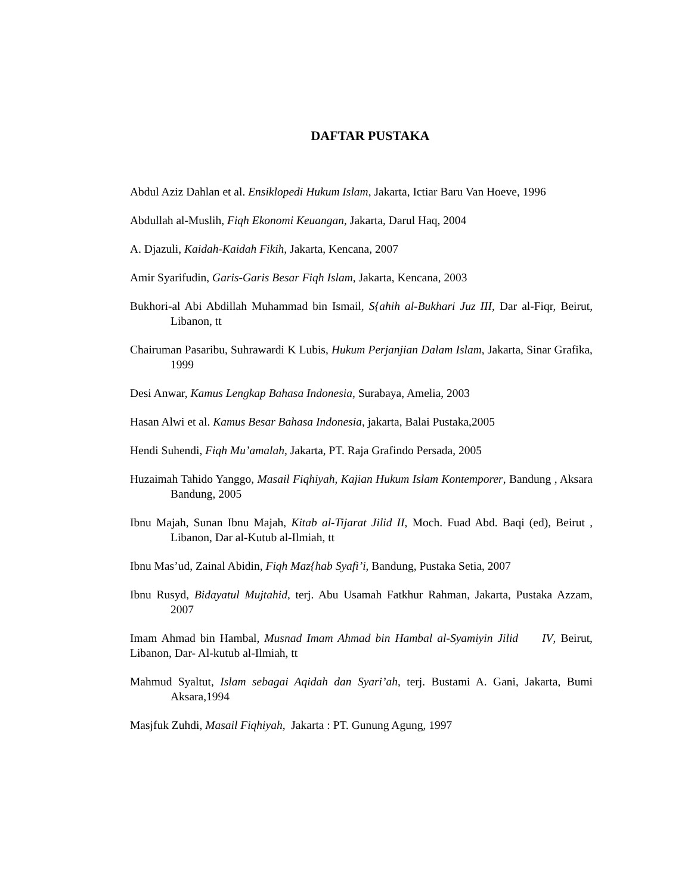DAFTAR PUSTAKA
Abdul Aziz Dahlan et al. Ensiklopedi Hukum Islam, Jakarta, Ictiar Baru Van Hoeve, 1996
Abdullah al-Muslih, Fiqh Ekonomi Keuangan, Jakarta, Darul Haq, 2004
A. Djazuli, Kaidah-Kaidah Fikih, Jakarta, Kencana, 2007
Amir Syarifudin, Garis-Garis Besar Fiqh Islam, Jakarta, Kencana, 2003
Bukhori-al Abi Abdillah Muhammad bin Ismail, S{ahih al-Bukhari Juz III, Dar al-Fiqr, Beirut, Libanon, tt
Chairuman Pasaribu, Suhrawardi K Lubis, Hukum Perjanjian Dalam Islam, Jakarta, Sinar Grafika, 1999
Desi Anwar, Kamus Lengkap Bahasa Indonesia, Surabaya, Amelia, 2003
Hasan Alwi et al. Kamus Besar Bahasa Indonesia, jakarta, Balai Pustaka,2005
Hendi Suhendi, Fiqh Mu’amalah, Jakarta, PT. Raja Grafindo Persada, 2005
Huzaimah Tahido Yanggo, Masail Fiqhiyah, Kajian Hukum Islam Kontemporer, Bandung , Aksara Bandung, 2005
Ibnu Majah, Sunan Ibnu Majah, Kitab al-Tijarat Jilid II, Moch. Fuad Abd. Baqi (ed), Beirut , Libanon, Dar al-Kutub al-Ilmiah, tt
Ibnu Mas’ud, Zainal Abidin, Fiqh Maz{hab Syafi’i, Bandung, Pustaka Setia, 2007
Ibnu Rusyd, Bidayatul Mujtahid, terj. Abu Usamah Fatkhur Rahman, Jakarta, Pustaka Azzam, 2007
Imam Ahmad bin Hambal, Musnad Imam Ahmad bin Hambal al-Syamiyin Jilid IV, Beirut, Libanon, Dar- Al-kutub al-Ilmiah, tt
Mahmud Syaltut, Islam sebagai Aqidah dan Syari’ah, terj. Bustami A. Gani, Jakarta, Bumi Aksara,1994
Masjfuk Zuhdi, Masail Fiqhiyah, Jakarta : PT. Gunung Agung, 1997